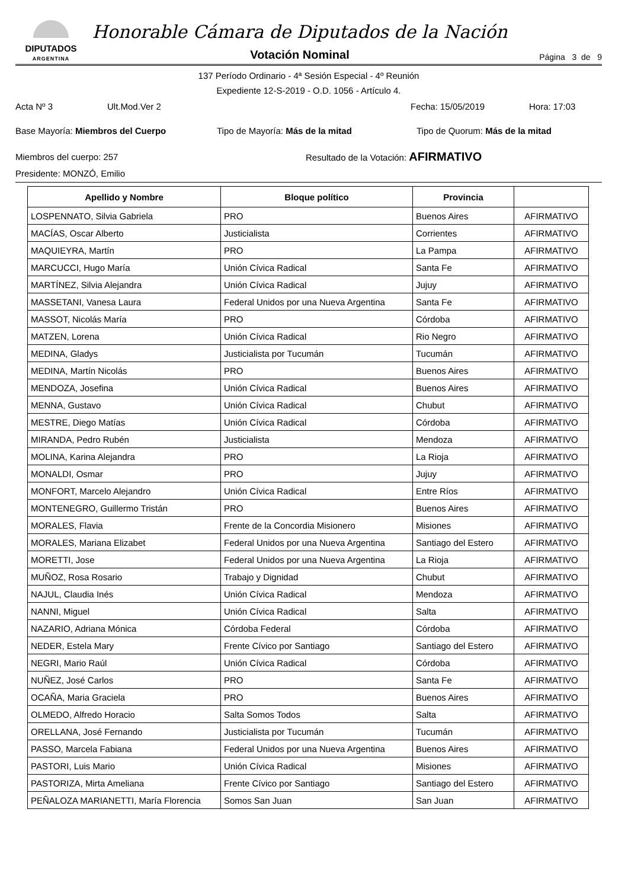DIPUTADOS
ARGENTINA
Honorable Cámara de Diputados de la Nación
Votación Nominal
Página 3 de 9
137 Período Ordinario - 4ª Sesión Especial - 4º Reunión
Expediente 12-S-2019 - O.D. 1056 - Artículo 4.
Acta Nº 3 Ult.Mod.Ver 2 Fecha: 15/05/2019 Hora: 17:03
Base Mayoría: Miembros del Cuerpo Tipo de Mayoría: Más de la mitad Tipo de Quorum: Más de la mitad
Miembros del cuerpo: 257 Resultado de la Votación: AFIRMATIVO
Presidente: MONZÓ, Emilio
| Apellido y Nombre | Bloque político | Provincia | |
| --- | --- | --- | --- |
| LOSPENNATO, Silvia Gabriela | PRO | Buenos Aires | AFIRMATIVO |
| MACÍAS, Oscar Alberto | Justicialista | Corrientes | AFIRMATIVO |
| MAQUIEYRA, Martín | PRO | La Pampa | AFIRMATIVO |
| MARCUCCI, Hugo María | Unión Cívica Radical | Santa Fe | AFIRMATIVO |
| MARTÍNEZ, Silvia Alejandra | Unión Cívica Radical | Jujuy | AFIRMATIVO |
| MASSETANI, Vanesa Laura | Federal Unidos por una Nueva Argentina | Santa Fe | AFIRMATIVO |
| MASSOT, Nicolás María | PRO | Córdoba | AFIRMATIVO |
| MATZEN, Lorena | Unión Cívica Radical | Rio Negro | AFIRMATIVO |
| MEDINA, Gladys | Justicialista por Tucumán | Tucumán | AFIRMATIVO |
| MEDINA, Martín Nicolás | PRO | Buenos Aires | AFIRMATIVO |
| MENDOZA, Josefina | Unión Cívica Radical | Buenos Aires | AFIRMATIVO |
| MENNA, Gustavo | Unión Cívica Radical | Chubut | AFIRMATIVO |
| MESTRE, Diego Matías | Unión Cívica Radical | Córdoba | AFIRMATIVO |
| MIRANDA, Pedro Rubén | Justicialista | Mendoza | AFIRMATIVO |
| MOLINA, Karina Alejandra | PRO | La Rioja | AFIRMATIVO |
| MONALDI, Osmar | PRO | Jujuy | AFIRMATIVO |
| MONFORT, Marcelo Alejandro | Unión Cívica Radical | Entre Ríos | AFIRMATIVO |
| MONTENEGRO, Guillermo Tristán | PRO | Buenos Aires | AFIRMATIVO |
| MORALES, Flavia | Frente de la Concordia Misionero | Misiones | AFIRMATIVO |
| MORALES, Mariana Elizabet | Federal Unidos por una Nueva Argentina | Santiago del Estero | AFIRMATIVO |
| MORETTI, Jose | Federal Unidos por una Nueva Argentina | La Rioja | AFIRMATIVO |
| MUÑOZ, Rosa Rosario | Trabajo y Dignidad | Chubut | AFIRMATIVO |
| NAJUL, Claudia Inés | Unión Cívica Radical | Mendoza | AFIRMATIVO |
| NANNI, Miguel | Unión Cívica Radical | Salta | AFIRMATIVO |
| NAZARIO, Adriana Mónica | Córdoba Federal | Córdoba | AFIRMATIVO |
| NEDER, Estela Mary | Frente Cívico por Santiago | Santiago del Estero | AFIRMATIVO |
| NEGRI, Mario Raúl | Unión Cívica Radical | Córdoba | AFIRMATIVO |
| NUÑEZ, José Carlos | PRO | Santa Fe | AFIRMATIVO |
| OCAÑA, Maria Graciela | PRO | Buenos Aires | AFIRMATIVO |
| OLMEDO, Alfredo Horacio | Salta Somos Todos | Salta | AFIRMATIVO |
| ORELLANA, José Fernando | Justicialista por Tucumán | Tucumán | AFIRMATIVO |
| PASSO, Marcela Fabiana | Federal Unidos por una Nueva Argentina | Buenos Aires | AFIRMATIVO |
| PASTORI, Luis Mario | Unión Cívica Radical | Misiones | AFIRMATIVO |
| PASTORIZA, Mirta Ameliana | Frente Cívico por Santiago | Santiago del Estero | AFIRMATIVO |
| PEÑALOZA MARIANETTI, María Florencia | Somos San Juan | San Juan | AFIRMATIVO |